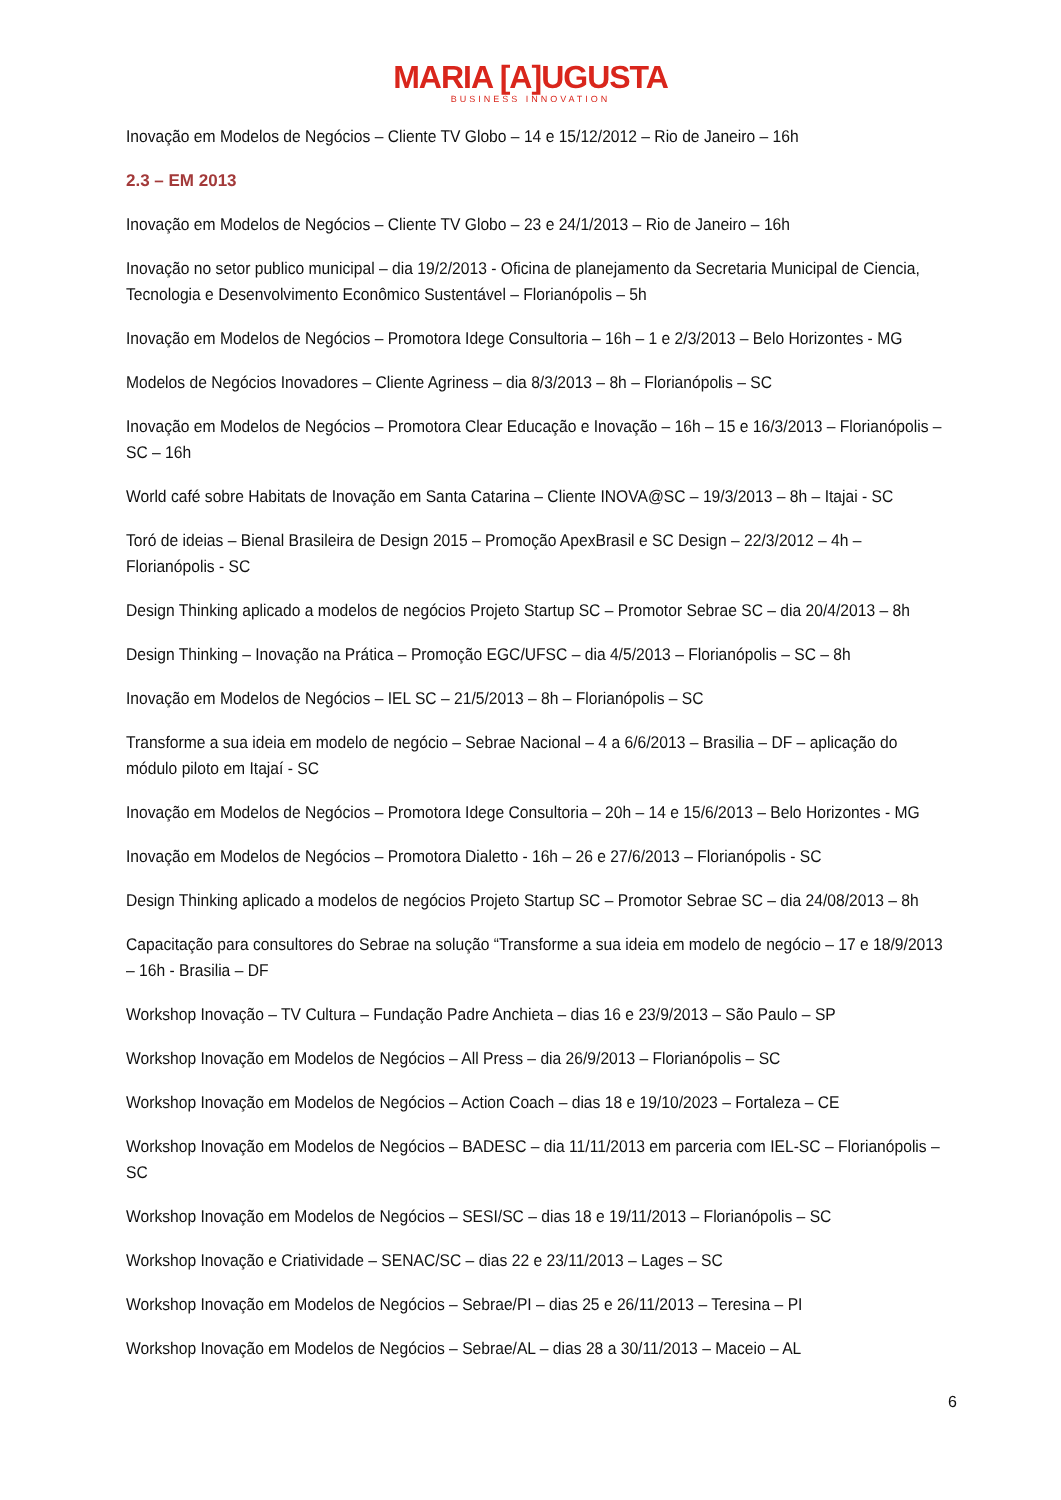MARIA [A]UGUSTA
BUSINESS INNOVATION
Inovação em Modelos de Negócios – Cliente TV Globo – 14 e 15/12/2012 – Rio de Janeiro – 16h
2.3 – EM 2013
Inovação em Modelos de Negócios – Cliente TV Globo – 23 e 24/1/2013 – Rio de Janeiro – 16h
Inovação no setor publico municipal – dia 19/2/2013 - Oficina de planejamento da Secretaria Municipal de Ciencia, Tecnologia e Desenvolvimento Econômico Sustentável – Florianópolis – 5h
Inovação em Modelos de Negócios – Promotora Idege Consultoria – 16h – 1 e 2/3/2013 – Belo Horizontes - MG
Modelos de Negócios Inovadores – Cliente Agriness – dia 8/3/2013 – 8h – Florianópolis – SC
Inovação em Modelos de Negócios – Promotora Clear Educação e Inovação – 16h – 15 e 16/3/2013 – Florianópolis – SC – 16h
World café sobre Habitats de Inovação em Santa Catarina – Cliente INOVA@SC – 19/3/2013 – 8h – Itajai - SC
Toró de ideias – Bienal Brasileira de Design 2015 – Promoção ApexBrasil e SC Design – 22/3/2012 – 4h – Florianópolis - SC
Design Thinking aplicado a modelos de negócios Projeto Startup SC – Promotor Sebrae SC – dia 20/4/2013 – 8h
Design Thinking – Inovação na Prática – Promoção EGC/UFSC – dia 4/5/2013 – Florianópolis – SC – 8h
Inovação em Modelos de Negócios – IEL SC – 21/5/2013 – 8h – Florianópolis – SC
Transforme a sua ideia em modelo de negócio – Sebrae Nacional – 4 a 6/6/2013 – Brasilia – DF – aplicação do módulo piloto em Itajaí - SC
Inovação em Modelos de Negócios – Promotora Idege Consultoria – 20h – 14 e 15/6/2013 – Belo Horizontes - MG
Inovação em Modelos de Negócios – Promotora Dialetto - 16h – 26 e 27/6/2013 – Florianópolis - SC
Design Thinking aplicado a modelos de negócios Projeto Startup SC – Promotor Sebrae SC – dia 24/08/2013 – 8h
Capacitação para consultores do Sebrae na solução “Transforme a sua ideia em modelo de negócio – 17 e 18/9/2013 – 16h - Brasilia – DF
Workshop Inovação – TV Cultura – Fundação Padre Anchieta – dias 16 e 23/9/2013 – São Paulo – SP
Workshop Inovação em Modelos de Negócios – All Press – dia 26/9/2013 – Florianópolis – SC
Workshop Inovação em Modelos de Negócios – Action Coach – dias 18 e 19/10/2023 – Fortaleza – CE
Workshop Inovação em Modelos de Negócios – BADESC – dia 11/11/2013 em parceria com IEL-SC – Florianópolis – SC
Workshop Inovação em Modelos de Negócios – SESI/SC – dias 18 e 19/11/2013 – Florianópolis – SC
Workshop Inovação e Criatividade – SENAC/SC – dias 22 e 23/11/2013 – Lages – SC
Workshop Inovação em Modelos de Negócios – Sebrae/PI – dias 25 e 26/11/2013 – Teresina – PI
Workshop Inovação em Modelos de Negócios – Sebrae/AL – dias 28 a 30/11/2013 – Maceio – AL
6